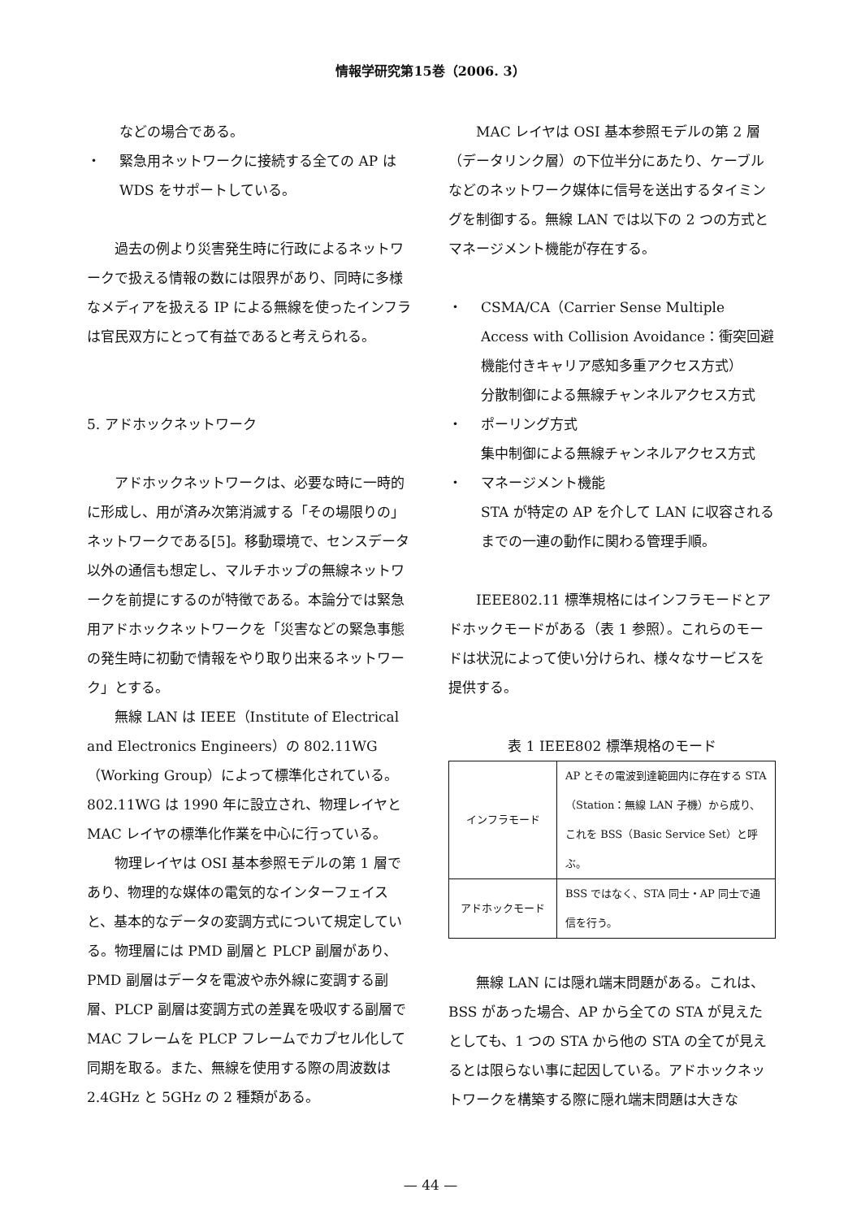情報学研究第15巻（2006. 3）
などの場合である。
・ 緊急用ネットワークに接続する全ての AP は WDS をサポートしている。
過去の例より災害発生時に行政によるネットワークで扱える情報の数には限界があり、同時に多様なメディアを扱える IP による無線を使ったインフラは官民双方にとって有益であると考えられる。
5. アドホックネットワーク
アドホックネットワークは、必要な時に一時的に形成し、用が済み次第消滅する「その場限りの」ネットワークである[5]。移動環境で、センスデータ以外の通信も想定し、マルチホップの無線ネットワークを前提にするのが特徴である。本論分では緊急用アドホックネットワークを「災害などの緊急事態の発生時に初動で情報をやり取り出来るネットワーク」とする。
無線 LAN は IEEE（Institute of Electrical and Electronics Engineers）の 802.11WG（Working Group）によって標準化されている。802.11WG は 1990 年に設立され、物理レイヤと MAC レイヤの標準化作業を中心に行っている。
物理レイヤは OSI 基本参照モデルの第 1 層であり、物理的な媒体の電気的なインターフェイスと、基本的なデータの変調方式について規定している。物理層には PMD 副層と PLCP 副層があり、PMD 副層はデータを電波や赤外線に変調する副層、PLCP 副層は変調方式の差異を吸収する副層で MAC フレームを PLCP フレームでカプセル化して同期を取る。また、無線を使用する際の周波数は 2.4GHz と 5GHz の 2 種類がある。
MAC レイヤは OSI 基本参照モデルの第 2 層（データリンク層）の下位半分にあたり、ケーブルなどのネットワーク媒体に信号を送出するタイミングを制御する。無線 LAN では以下の 2 つの方式とマネージメント機能が存在する。
・ CSMA/CA（Carrier Sense Multiple Access with Collision Avoidance：衝突回避機能付きキャリア感知多重アクセス方式）
分散制御による無線チャンネルアクセス方式
・ ポーリング方式
集中制御による無線チャンネルアクセス方式
・ マネージメント機能
STA が特定の AP を介して LAN に収容されるまでの一連の動作に関わる管理手順。
IEEE802.11 標準規格にはインフラモードとアドホックモードがある（表 1 参照）。これらのモードは状況によって使い分けられ、様々なサービスを提供する。
表 1 IEEE802 標準規格のモード
| インフラモード | AP とその電波到達範囲内に存在する STA（Station：無線 LAN 子機）から成り、これを BSS（Basic Service Set）と呼ぶ。 |
| アドホックモード | BSS ではなく、STA 同士・AP 同士で通信を行う。 |
無線 LAN には隠れ端末問題がある。これは、BSS があった場合、AP から全ての STA が見えたとしても、1 つの STA から他の STA の全てが見えるとは限らない事に起因している。アドホックネットワークを構築する際に隠れ端末問題は大きな
— 44 —